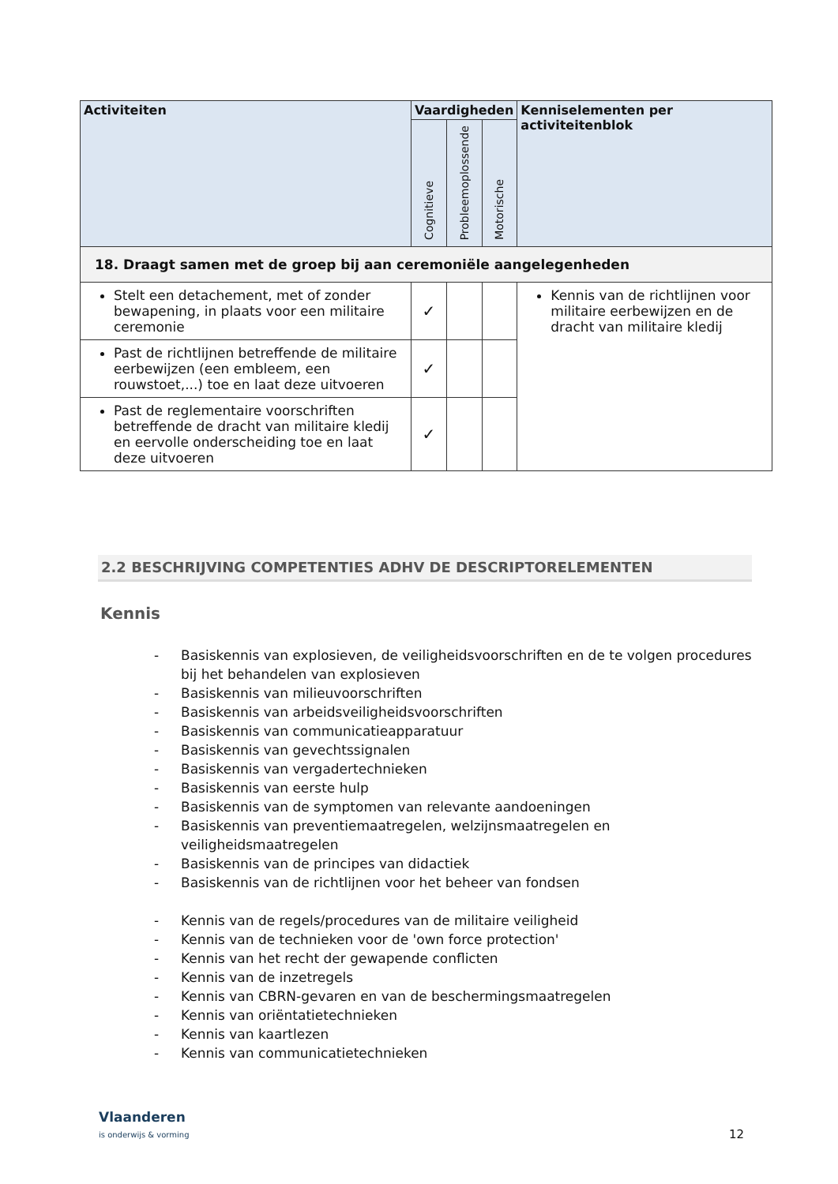| Activiteiten | Vaardigheden | | | Kenniselementen per activiteitenblok |
| --- | --- | --- | --- | --- |
| | Cognitieve | Probleemoplossende | Motorische | |
| 18. Draagt samen met de groep bij aan ceremoniële aangelegenheden | | | | |
| Stelt een detachement, met of zonder bewapening, in plaats voor een militaire ceremonie | ✓ | | | Kennis van de richtlijnen voor militaire eerbewijzen en de dracht van militaire kledij |
| Past de richtlijnen betreffende de militaire eerbewijzen (een embleem, een rouwstoet,...) toe en laat deze uitvoeren | ✓ | | | |
| Past de reglementaire voorschriften betreffende de dracht van militaire kledij en eervolle onderscheiding toe en laat deze uitvoeren | ✓ | | | |
2.2 BESCHRIJVING COMPETENTIES ADHV DE DESCRIPTORELEMENTEN
Kennis
- Basiskennis van explosieven, de veiligheidsvoorschriften en de te volgen procedures bij het behandelen van explosieven
- Basiskennis van milieuvoorschriften
- Basiskennis van arbeidsveiligheidsvoorschriften
- Basiskennis van communicatieapparatuur
- Basiskennis van gevechtssignalen
- Basiskennis van vergadertechnieken
- Basiskennis van eerste hulp
- Basiskennis van de symptomen van relevante aandoeningen
- Basiskennis van preventiemaatregelen, welzijnsmaatregelen en veiligheidsmaatregelen
- Basiskennis van de principes van didactiek
- Basiskennis van de richtlijnen voor het beheer van fondsen
- Kennis van de regels/procedures van de militaire veiligheid
- Kennis van de technieken voor de 'own force protection'
- Kennis van het recht der gewapende conflicten
- Kennis van de inzetregels
- Kennis van CBRN-gevaren en van de beschermingsmaatregelen
- Kennis van oriëntatietechnieken
- Kennis van kaartlezen
- Kennis van communicatietechnieken
Vlaanderen
is onderwijs & vorming
12